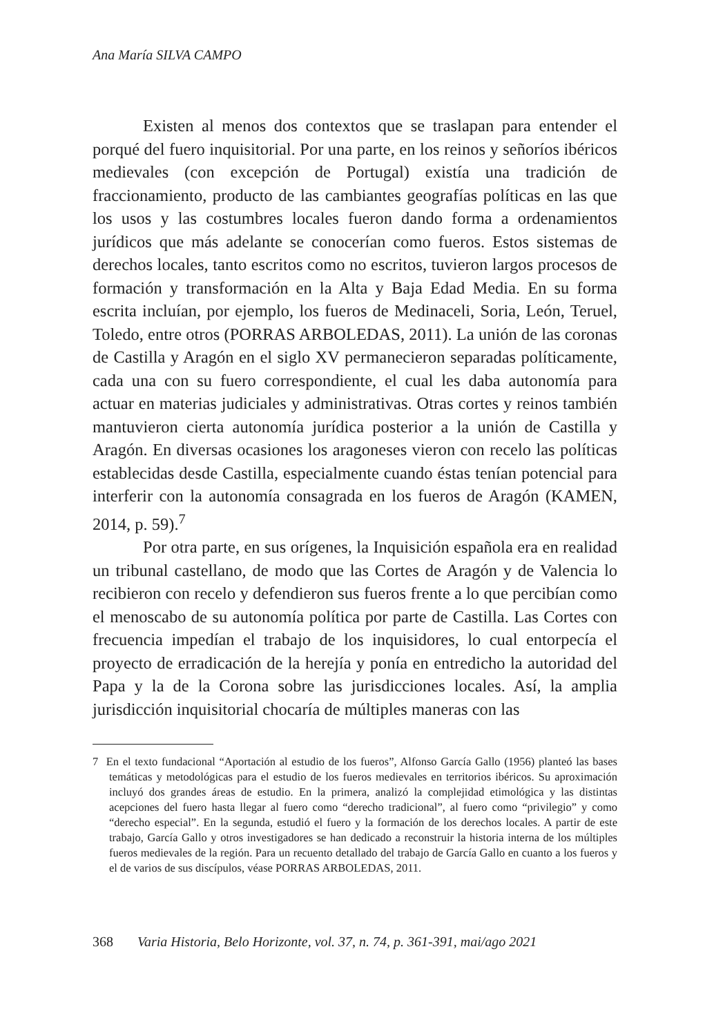Ana María SILVA CAMPO
Existen al menos dos contextos que se traslapan para entender el porqué del fuero inquisitorial. Por una parte, en los reinos y señoríos ibéricos medievales (con excepción de Portugal) existía una tradición de fraccionamiento, producto de las cambiantes geografías políticas en las que los usos y las costumbres locales fueron dando forma a ordenamientos jurídicos que más adelante se conocerían como fueros. Estos sistemas de derechos locales, tanto escritos como no escritos, tuvieron largos procesos de formación y transformación en la Alta y Baja Edad Media. En su forma escrita incluían, por ejemplo, los fueros de Medinaceli, Soria, León, Teruel, Toledo, entre otros (PORRAS ARBOLEDAS, 2011). La unión de las coronas de Castilla y Aragón en el siglo XV permanecieron separadas políticamente, cada una con su fuero correspondiente, el cual les daba autonomía para actuar en materias judiciales y administrativas. Otras cortes y reinos también mantuvieron cierta autonomía jurídica posterior a la unión de Castilla y Aragón. En diversas ocasiones los aragoneses vieron con recelo las políticas establecidas desde Castilla, especialmente cuando éstas tenían potencial para interferir con la autonomía consagrada en los fueros de Aragón (KAMEN, 2014, p. 59).<sup>7</sup>
Por otra parte, en sus orígenes, la Inquisición española era en realidad un tribunal castellano, de modo que las Cortes de Aragón y de Valencia lo recibieron con recelo y defendieron sus fueros frente a lo que percibían como el menoscabo de su autonomía política por parte de Castilla. Las Cortes con frecuencia impedían el trabajo de los inquisidores, lo cual entorpecía el proyecto de erradicación de la herejía y ponía en entredicho la autoridad del Papa y la de la Corona sobre las jurisdicciones locales. Así, la amplia jurisdicción inquisitorial chocaría de múltiples maneras con las
7 En el texto fundacional “Aportación al estudio de los fueros”, Alfonso García Gallo (1956) planteó las bases temáticas y metodológicas para el estudio de los fueros medievales en territorios ibéricos. Su aproximación incluyó dos grandes áreas de estudio. En la primera, analizó la complejidad etimológica y las distintas acepciones del fuero hasta llegar al fuero como “derecho tradicional”, al fuero como “privilegio” y como “derecho especial”. En la segunda, estudió el fuero y la formación de los derechos locales. A partir de este trabajo, García Gallo y otros investigadores se han dedicado a reconstruir la historia interna de los múltiples fueros medievales de la región. Para un recuento detallado del trabajo de García Gallo en cuanto a los fueros y el de varios de sus discípulos, véase PORRAS ARBOLEDAS, 2011.
368 Varia Historia, Belo Horizonte, vol. 37, n. 74, p. 361-391, mai/ago 2021